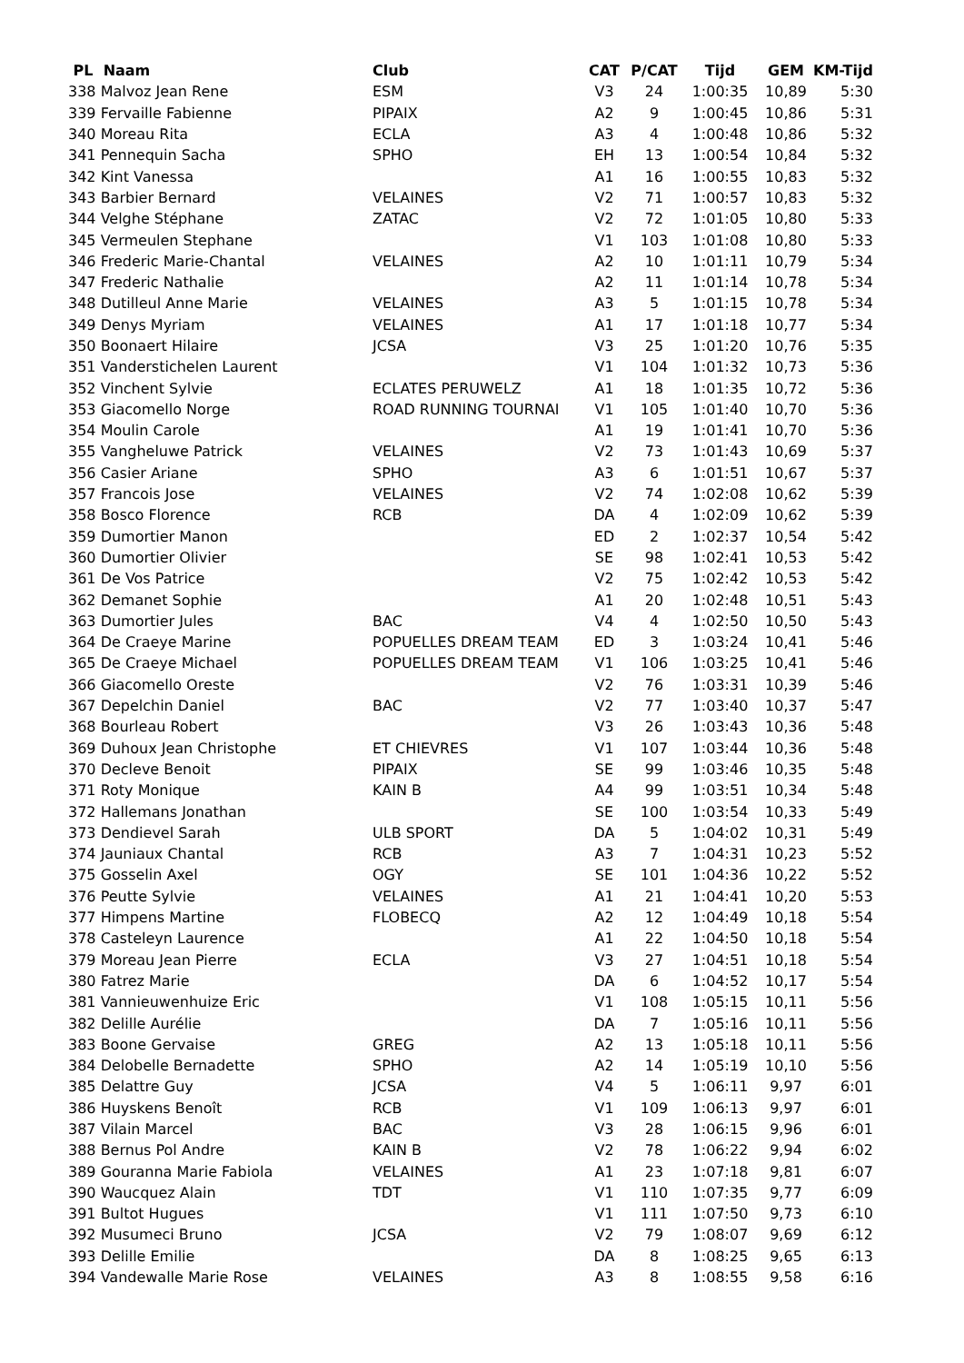| PL Naam | Club | CAT | P/CAT | Tijd | GEM | KM-Tijd |
| --- | --- | --- | --- | --- | --- | --- |
| 338 Malvoz Jean Rene | ESM | V3 | 24 | 1:00:35 | 10,89 | 5:30 |
| 339 Fervaille Fabienne | PIPAIX | A2 | 9 | 1:00:45 | 10,86 | 5:31 |
| 340 Moreau Rita | ECLA | A3 | 4 | 1:00:48 | 10,86 | 5:32 |
| 341 Pennequin Sacha | SPHO | EH | 13 | 1:00:54 | 10,84 | 5:32 |
| 342 Kint Vanessa | | A1 | 16 | 1:00:55 | 10,83 | 5:32 |
| 343 Barbier Bernard | VELAINES | V2 | 71 | 1:00:57 | 10,83 | 5:32 |
| 344 Velghe Stéphane | ZATAC | V2 | 72 | 1:01:05 | 10,80 | 5:33 |
| 345 Vermeulen Stephane | | V1 | 103 | 1:01:08 | 10,80 | 5:33 |
| 346 Frederic Marie-Chantal | VELAINES | A2 | 10 | 1:01:11 | 10,79 | 5:34 |
| 347 Frederic Nathalie | | A2 | 11 | 1:01:14 | 10,78 | 5:34 |
| 348 Dutilleul Anne Marie | VELAINES | A3 | 5 | 1:01:15 | 10,78 | 5:34 |
| 349 Denys Myriam | VELAINES | A1 | 17 | 1:01:18 | 10,77 | 5:34 |
| 350 Boonaert Hilaire | JCSA | V3 | 25 | 1:01:20 | 10,76 | 5:35 |
| 351 Vanderstichelen Laurent | | V1 | 104 | 1:01:32 | 10,73 | 5:36 |
| 352 Vinchent Sylvie | ECLATES PERUWELZ | A1 | 18 | 1:01:35 | 10,72 | 5:36 |
| 353 Giacomello Norge | ROAD RUNNING TOURNAI | V1 | 105 | 1:01:40 | 10,70 | 5:36 |
| 354 Moulin Carole | | A1 | 19 | 1:01:41 | 10,70 | 5:36 |
| 355 Vangheluwe Patrick | VELAINES | V2 | 73 | 1:01:43 | 10,69 | 5:37 |
| 356 Casier Ariane | SPHO | A3 | 6 | 1:01:51 | 10,67 | 5:37 |
| 357 Francois Jose | VELAINES | V2 | 74 | 1:02:08 | 10,62 | 5:39 |
| 358 Bosco Florence | RCB | DA | 4 | 1:02:09 | 10,62 | 5:39 |
| 359 Dumortier Manon | | ED | 2 | 1:02:37 | 10,54 | 5:42 |
| 360 Dumortier Olivier | | SE | 98 | 1:02:41 | 10,53 | 5:42 |
| 361 De Vos Patrice | | V2 | 75 | 1:02:42 | 10,53 | 5:42 |
| 362 Demanet Sophie | | A1 | 20 | 1:02:48 | 10,51 | 5:43 |
| 363 Dumortier Jules | BAC | V4 | 4 | 1:02:50 | 10,50 | 5:43 |
| 364 De Craeye Marine | POPUELLES DREAM TEAM | ED | 3 | 1:03:24 | 10,41 | 5:46 |
| 365 De Craeye Michael | POPUELLES DREAM TEAM | V1 | 106 | 1:03:25 | 10,41 | 5:46 |
| 366 Giacomello Oreste | | V2 | 76 | 1:03:31 | 10,39 | 5:46 |
| 367 Depelchin Daniel | BAC | V2 | 77 | 1:03:40 | 10,37 | 5:47 |
| 368 Bourleau Robert | | V3 | 26 | 1:03:43 | 10,36 | 5:48 |
| 369 Duhoux Jean Christophe | ET CHIEVRES | V1 | 107 | 1:03:44 | 10,36 | 5:48 |
| 370 Decleve Benoit | PIPAIX | SE | 99 | 1:03:46 | 10,35 | 5:48 |
| 371 Roty Monique | KAIN B | A4 | 99 | 1:03:51 | 10,34 | 5:48 |
| 372 Hallemans Jonathan | | SE | 100 | 1:03:54 | 10,33 | 5:49 |
| 373 Dendievel Sarah | ULB SPORT | DA | 5 | 1:04:02 | 10,31 | 5:49 |
| 374 Jauniaux Chantal | RCB | A3 | 7 | 1:04:31 | 10,23 | 5:52 |
| 375 Gosselin Axel | OGY | SE | 101 | 1:04:36 | 10,22 | 5:52 |
| 376 Peutte Sylvie | VELAINES | A1 | 21 | 1:04:41 | 10,20 | 5:53 |
| 377 Himpens Martine | FLOBECQ | A2 | 12 | 1:04:49 | 10,18 | 5:54 |
| 378 Casteleyn Laurence | | A1 | 22 | 1:04:50 | 10,18 | 5:54 |
| 379 Moreau Jean Pierre | ECLA | V3 | 27 | 1:04:51 | 10,18 | 5:54 |
| 380 Fatrez Marie | | DA | 6 | 1:04:52 | 10,17 | 5:54 |
| 381 Vannieuwenhuize Eric | | V1 | 108 | 1:05:15 | 10,11 | 5:56 |
| 382 Delille Aurélie | | DA | 7 | 1:05:16 | 10,11 | 5:56 |
| 383 Boone Gervaise | GREG | A2 | 13 | 1:05:18 | 10,11 | 5:56 |
| 384 Delobelle Bernadette | SPHO | A2 | 14 | 1:05:19 | 10,10 | 5:56 |
| 385 Delattre Guy | JCSA | V4 | 5 | 1:06:11 | 9,97 | 6:01 |
| 386 Huyskens Benoît | RCB | V1 | 109 | 1:06:13 | 9,97 | 6:01 |
| 387 Vilain Marcel | BAC | V3 | 28 | 1:06:15 | 9,96 | 6:01 |
| 388 Bernus Pol Andre | KAIN B | V2 | 78 | 1:06:22 | 9,94 | 6:02 |
| 389 Gouranna Marie Fabiola | VELAINES | A1 | 23 | 1:07:18 | 9,81 | 6:07 |
| 390 Waucquez Alain | TDT | V1 | 110 | 1:07:35 | 9,77 | 6:09 |
| 391 Bultot Hugues | | V1 | 111 | 1:07:50 | 9,73 | 6:10 |
| 392 Musumeci Bruno | JCSA | V2 | 79 | 1:08:07 | 9,69 | 6:12 |
| 393 Delille Emilie | | DA | 8 | 1:08:25 | 9,65 | 6:13 |
| 394 Vandewalle Marie Rose | VELAINES | A3 | 8 | 1:08:55 | 9,58 | 6:16 |